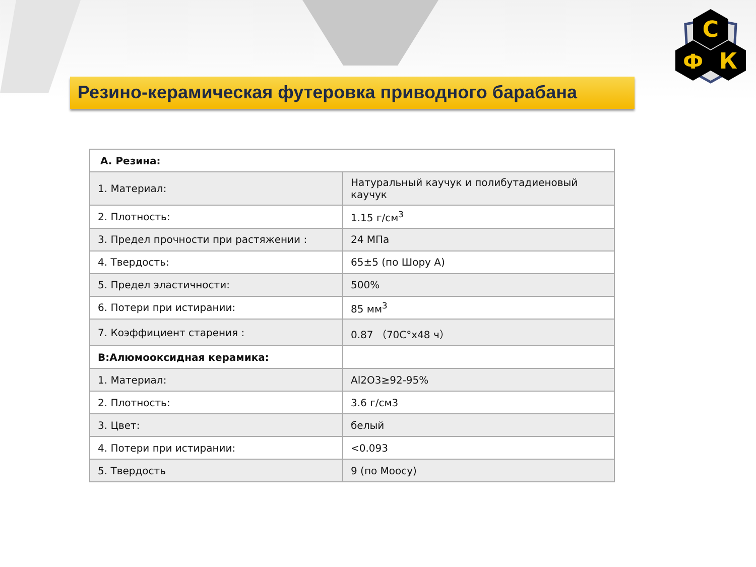Резино-керамическая футеровка приводного барабана
С
Ф
К
| A. Резина: | |
| --- | --- |
| 1. Материал: | Натуральный каучук и полибутадиеновый каучук |
| 2. Плотность: | 1.15 г/см<sup>3</sup> |
| 3. Предел прочности при растяжении : | 24 МПа |
| 4. Твердость: | 65±5 (по Шору А) |
| 5. Предел эластичности: | 500% |
| 6. Потери при истирании: | 85 мм<sup>3</sup> |
| 7. Коэффициент старения : | 0.87 （70С°х48 ч） |
| B:Алюмооксидная керамика: | |
| 1. Материал: | Al2O3≥92-95% |
| 2. Плотность: | 3.6 г/см3 |
| 3. Цвет: | белый |
| 4. Потери при истирании: | <0.093 |
| 5. Твердость | 9 (по Моосу) |